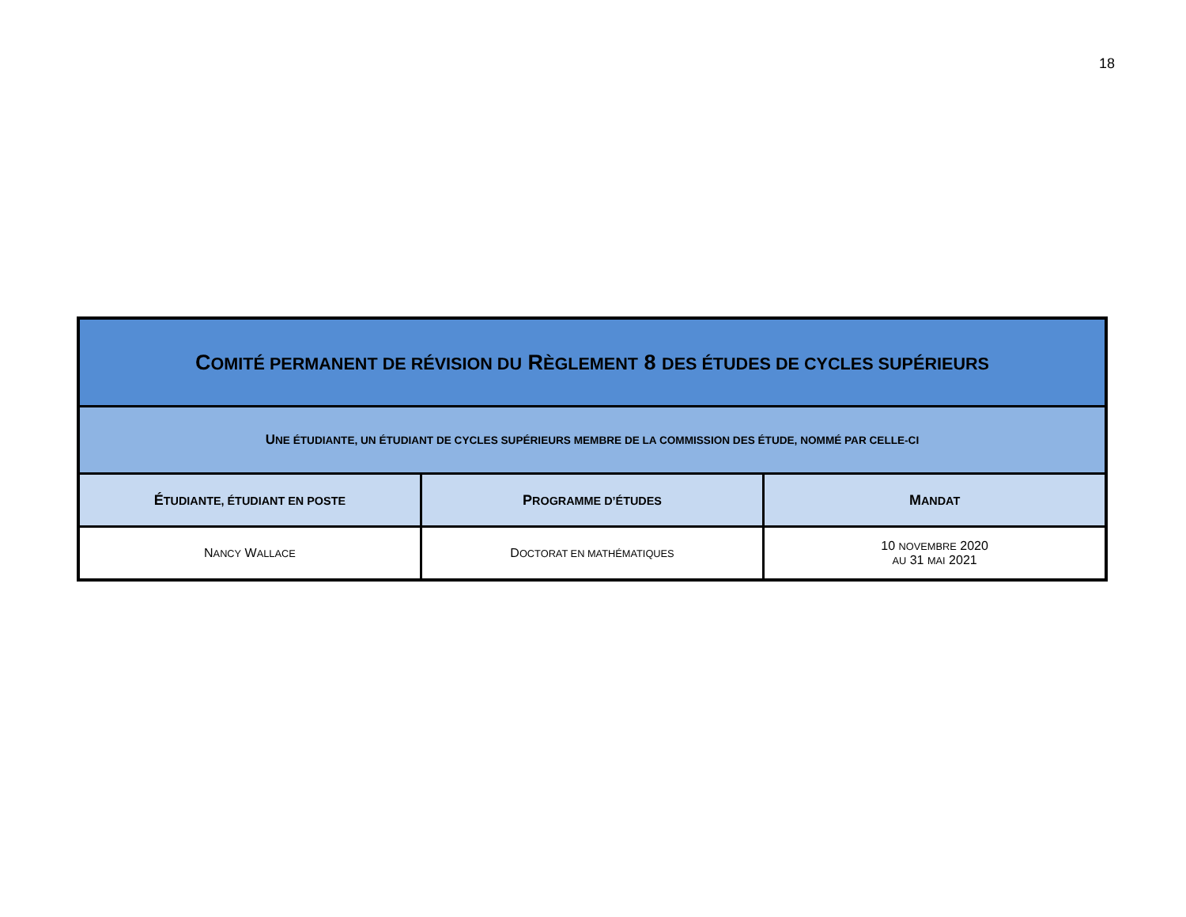18
| C OMITÉ PERMANENT DE RÉVISION DU R ÈGLEMENT 8 DES ÉTUDES DE CYCLES SUPÉRIEURS | | |
| --- | --- | --- |
| U NE ÉTUDIANTE, UN ÉTUDIANT DE CYCLES SUPÉRIEURS MEMBRE DE LA COMMISSION DES ÉTUDE, NOMMÉ PAR CELLE-CI | | |
| É TUDIANTE, ÉTUDIANT EN POSTE | P ROGRAMME D’ÉTUDES | M ANDAT |
| N ANCY W ALLACE | D OCTORAT EN MATHÉMATIQUES | 10 NOVEMBRE 2020 AU 31 MAI 2021 |